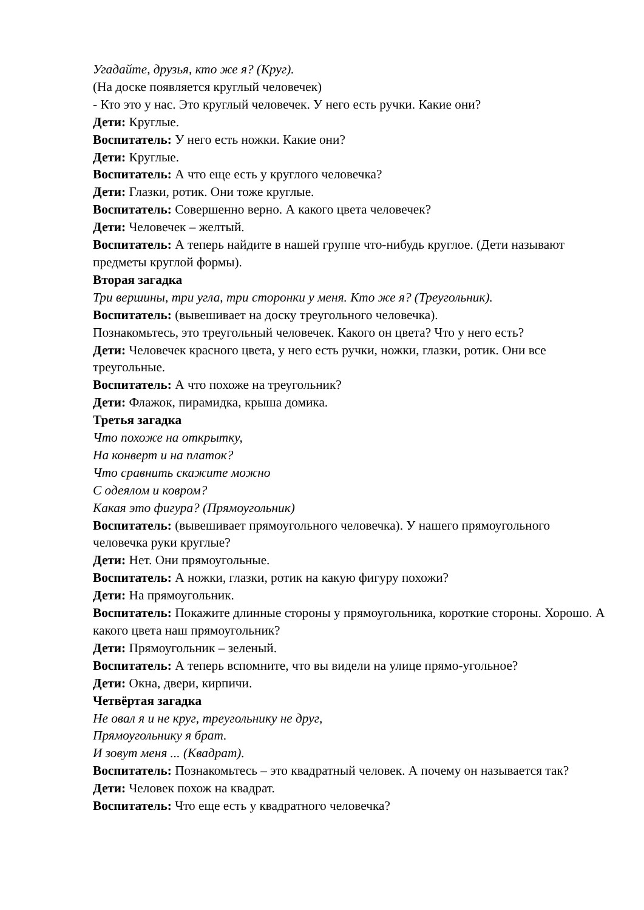Угадайте, друзья, кто же я? (Круг).
(На доске появляется круглый человечек)
- Кто это у нас. Это круглый человечек. У него есть ручки. Какие они?
Дети: Круглые.
Воспитатель: У него есть ножки. Какие они?
Дети: Круглые.
Воспитатель: А что еще есть у круглого человечка?
Дети: Глазки, ротик. Они тоже круглые.
Воспитатель: Совершенно верно. А какого цвета человечек?
Дети: Человечек – желтый.
Воспитатель: А теперь найдите в нашей группе что-нибудь круглое. (Дети называют предметы круглой формы).
Вторая загадка
Три вершины, три угла, три сторонки у меня. Кто же я? (Треугольник).
Воспитатель: (вывешивает на доску треугольного человечка).
Познакомьтесь, это треугольный человечек. Какого он цвета? Что у него есть?
Дети: Человечек красного цвета, у него есть ручки, ножки, глазки, ротик. Они все треугольные.
Воспитатель: А что похоже на треугольник?
Дети: Флажок, пирамидка, крыша домика.
Третья загадка
Что похоже на открытку,
На конверт и на платок?
Что сравнить скажите можно
С одеялом и ковром?
Какая это фигура? (Прямоугольник)
Воспитатель: (вывешивает прямоугольного человечка). У нашего прямоугольного человечка руки круглые?
Дети: Нет. Они прямоугольные.
Воспитатель: А ножки, глазки, ротик на какую фигуру похожи?
Дети: На прямоугольник.
Воспитатель: Покажите длинные стороны у прямоугольника, короткие стороны. Хорошо. А какого цвета наш прямоугольник?
Дети: Прямоугольник – зеленый.
Воспитатель: А теперь вспомните, что вы видели на улице прямо-угольное?
Дети: Окна, двери, кирпичи.
Четвёртая загадка
Не овал я и не круг, треугольнику не друг,
Прямоугольнику я брат.
И зовут меня ... (Квадрат).
Воспитатель: Познакомьтесь – это квадратный человек. А почему он называется так?
Дети: Человек похож на квадрат.
Воспитатель: Что еще есть у квадратного человечка?